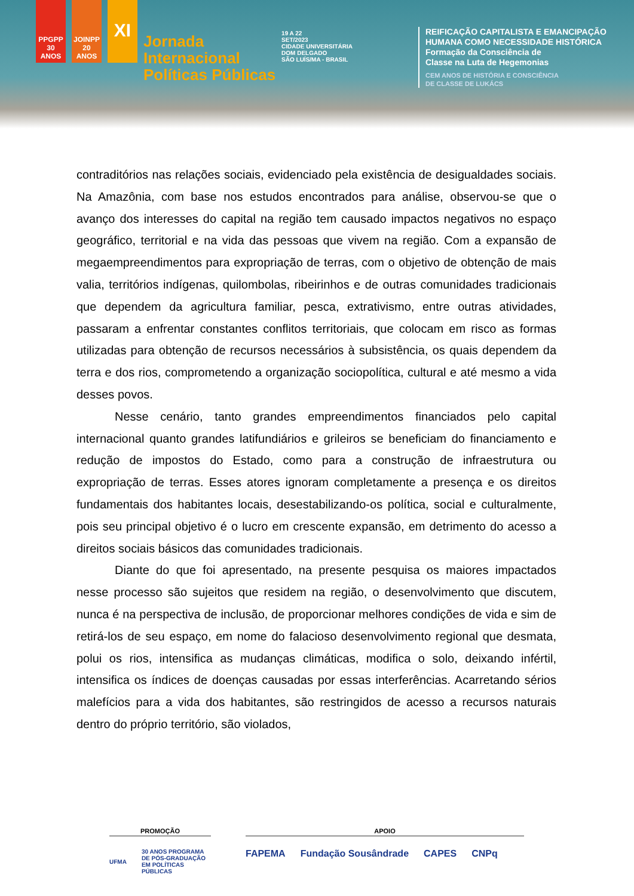PPGPP 30 ANOS
JOINPP 20 ANOS
XI
Jornada
Internacional
Políticas Públicas
19 A 22
SET/2023
CIDADE UNIVERSITÁRIA
DOM DELGADO
SÃO LUÍS/MA - BRASIL
REIFICAÇÃO CAPITALISTA E EMANCIPAÇÃO
HUMANA COMO NECESSIDADE HISTÓRICA
Formação da Consciência de
Classe na Luta de Hegemonias
CEM ANOS DE HISTÓRIA E CONSCIÊNCIA
DE CLASSE DE LUKÁCS
contraditórios nas relações sociais, evidenciado pela existência de desigualdades sociais. Na Amazônia, com base nos estudos encontrados para análise, observou-se que o avanço dos interesses do capital na região tem causado impactos negativos no espaço geográfico, territorial e na vida das pessoas que vivem na região. Com a expansão de megaempreendimentos para expropriação de terras, com o objetivo de obtenção de mais valia, territórios indígenas, quilombolas, ribeirinhos e de outras comunidades tradicionais que dependem da agricultura familiar, pesca, extrativismo, entre outras atividades, passaram a enfrentar constantes conflitos territoriais, que colocam em risco as formas utilizadas para obtenção de recursos necessários à subsistência, os quais dependem da terra e dos rios, comprometendo a organização sociopolítica, cultural e até mesmo a vida desses povos.
Nesse cenário, tanto grandes empreendimentos financiados pelo capital internacional quanto grandes latifundiários e grileiros se beneficiam do financiamento e redução de impostos do Estado, como para a construção de infraestrutura ou expropriação de terras. Esses atores ignoram completamente a presença e os direitos fundamentais dos habitantes locais, desestabilizando-os política, social e culturalmente, pois seu principal objetivo é o lucro em crescente expansão, em detrimento do acesso a direitos sociais básicos das comunidades tradicionais.
Diante do que foi apresentado, na presente pesquisa os maiores impactados nesse processo são sujeitos que residem na região, o desenvolvimento que discutem, nunca é na perspectiva de inclusão, de proporcionar melhores condições de vida e sim de retirá-los de seu espaço, em nome do falacioso desenvolvimento regional que desmata, polui os rios, intensifica as mudanças climáticas, modifica o solo, deixando infértil, intensifica os índices de doenças causadas por essas interferências. Acarretando sérios malefícios para a vida dos habitantes, são restringidos de acesso a recursos naturais dentro do próprio território, são violados,
PROMOÇÃO
UFMA 30 ANOS PROGRAMA DE PÓS-GRADUAÇÃO EM POLÍTICAS PÚBLICAS
APOIO
FAPEMA Fundação Sousândrade CAPES CNPq